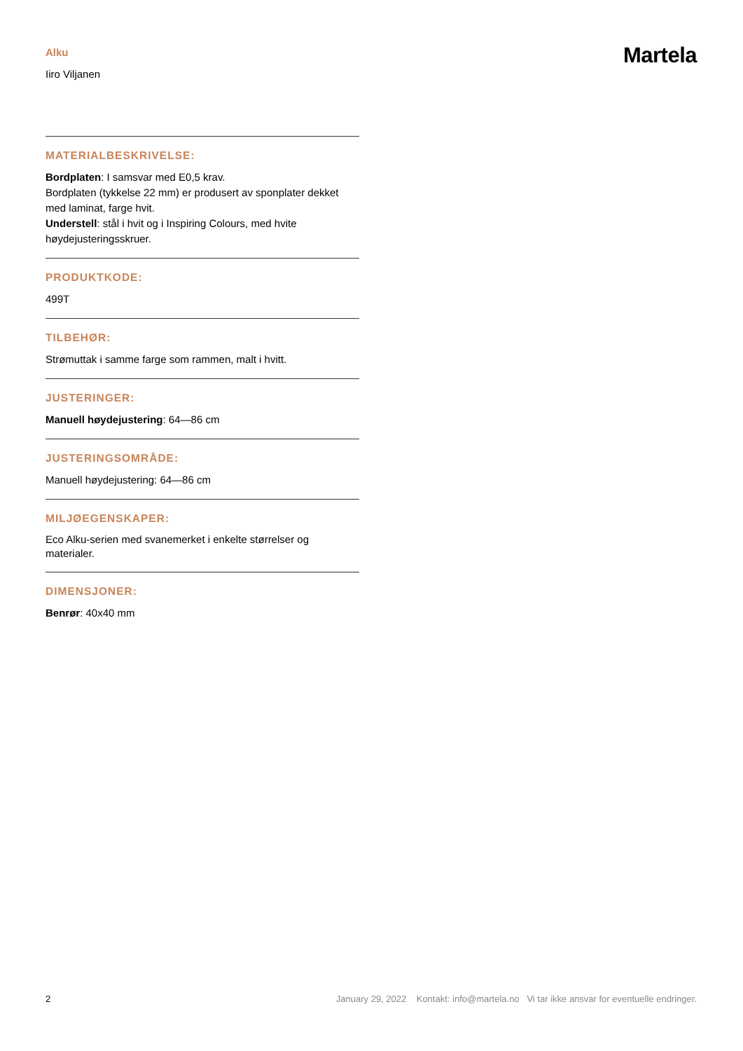Alku
Iiro Viljanen
Martela
MATERIALBESKRIVELSE:
Bordplaten: I samsvar med E0,5 krav.
Bordplaten (tykkelse 22 mm) er produsert av sponplater dekket med laminat, farge hvit.
Understell: stål i hvit og i Inspiring Colours, med hvite høydejusteringsskruer.
PRODUKTKODE:
499T
TILBEHØR:
Strømuttak i samme farge som rammen, malt i hvitt.
JUSTERINGER:
Manuell høydejustering: 64—86 cm
JUSTERINGSOMRÅDE:
Manuell høydejustering: 64—86 cm
MILJØEGENSKAPER:
Eco Alku-serien med svanemerket i enkelte størrelser og materialer.
DIMENSJONER:
Benrør: 40x40 mm
2 January 29, 2022 Kontakt: info@martela.no Vi tar ikke ansvar for eventuelle endringer.